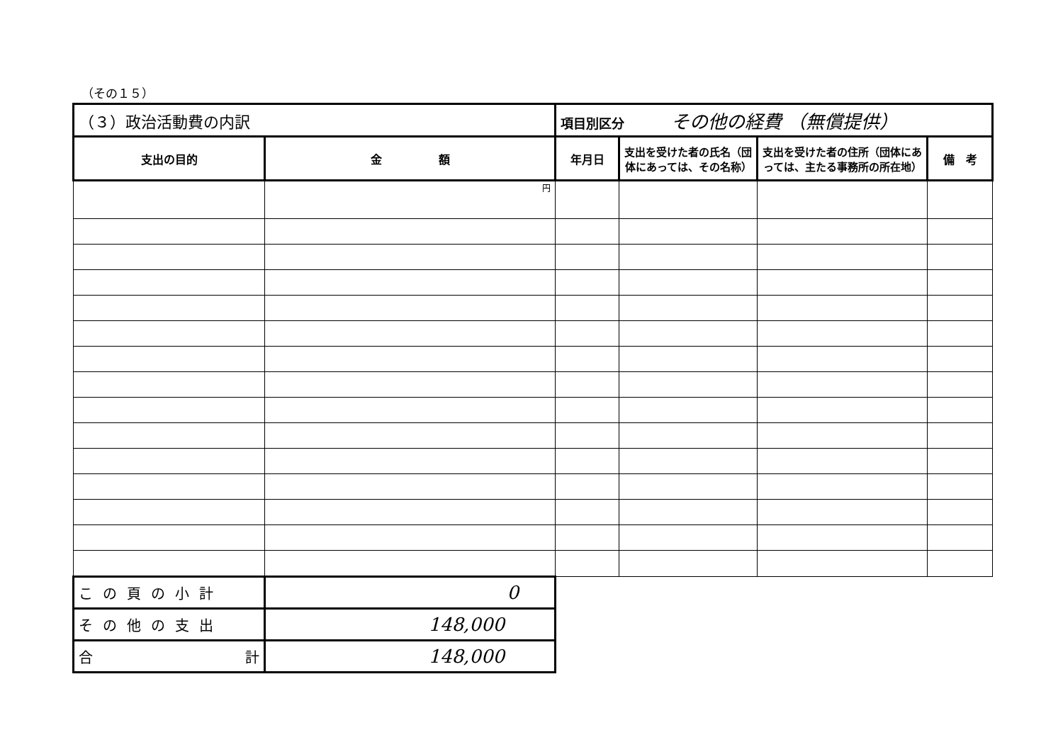（その１５）
| （３）政治活動費の内訳 | | 項目別区分 その他の経費 （無償提供） | | | |
| 支出の目的 | 金 額 | 年月日 | 支出を受けた者の氏名（団体にあっては、その名称） | 支出を受けた者の住所（団体にあっては、主たる事務所の所在地） | 備 考 |
| | 円 | | | | |
| この頁の小計 | 0 | | | | |
| その他の支出 | 148,000 | | | | |
| 合 計 | 148,000 | | | | |